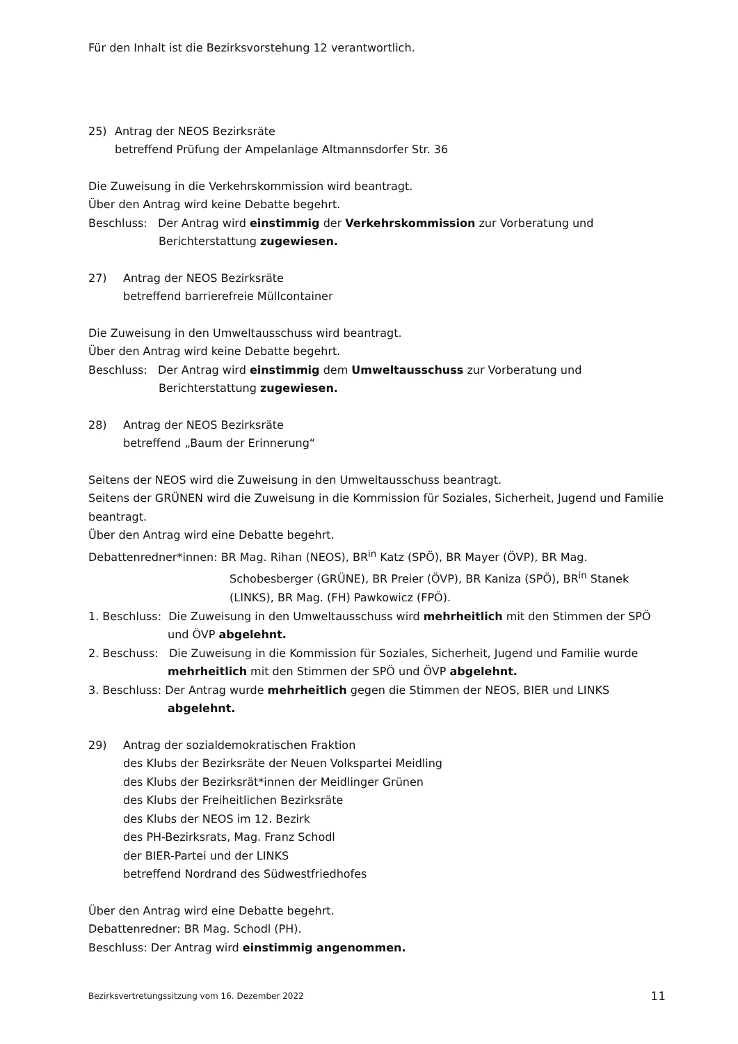Für den Inhalt ist die Bezirksvorstehung 12 verantwortlich.
25) Antrag der NEOS Bezirksräte
betreffend Prüfung der Ampelanlage Altmannsdorfer Str. 36
Die Zuweisung in die Verkehrskommission wird beantragt.
Über den Antrag wird keine Debatte begehrt.
Beschluss: Der Antrag wird einstimmig der Verkehrskommission zur Vorberatung und Berichterstattung zugewiesen.
27) Antrag der NEOS Bezirksräte
betreffend barrierefreie Müllcontainer
Die Zuweisung in den Umweltausschuss wird beantragt.
Über den Antrag wird keine Debatte begehrt.
Beschluss: Der Antrag wird einstimmig dem Umweltausschuss zur Vorberatung und Berichterstattung zugewiesen.
28) Antrag der NEOS Bezirksräte
betreffend „Baum der Erinnerung“
Seitens der NEOS wird die Zuweisung in den Umweltausschuss beantragt.
Seitens der GRÜNEN wird die Zuweisung in die Kommission für Soziales, Sicherheit, Jugend und Familie beantragt.
Über den Antrag wird eine Debatte begehrt.
Debattenredner*innen: BR Mag. Rihan (NEOS), BR<sup>in</sup> Katz (SPÖ), BR Mayer (ÖVP), BR Mag. Schobesberger (GRÜNE), BR Preier (ÖVP), BR Kaniza (SPÖ), BR<sup>in</sup> Stanek (LINKS), BR Mag. (FH) Pawkowicz (FPÖ).
1. Beschluss: Die Zuweisung in den Umweltausschuss wird mehrheitlich mit den Stimmen der SPÖ und ÖVP abgelehnt.
2. Beschuss: Die Zuweisung in die Kommission für Soziales, Sicherheit, Jugend und Familie wurde mehrheitlich mit den Stimmen der SPÖ und ÖVP abgelehnt.
3. Beschluss: Der Antrag wurde mehrheitlich gegen die Stimmen der NEOS, BIER und LINKS abgelehnt.
29) Antrag der sozialdemokratischen Fraktion
des Klubs der Bezirksräte der Neuen Volkspartei Meidling
des Klubs der Bezirksrät*innen der Meidlinger Grünen
des Klubs der Freiheitlichen Bezirksräte
des Klubs der NEOS im 12. Bezirk
des PH-Bezirksrats, Mag. Franz Schodl
der BIER-Partei und der LINKS
betreffend Nordrand des Südwestfriedhofes
Über den Antrag wird eine Debatte begehrt.
Debattenredner: BR Mag. Schodl (PH).
Beschluss: Der Antrag wird einstimmig angenommen.
Bezirksvertretungssitzung vom 16. Dezember 2022 11